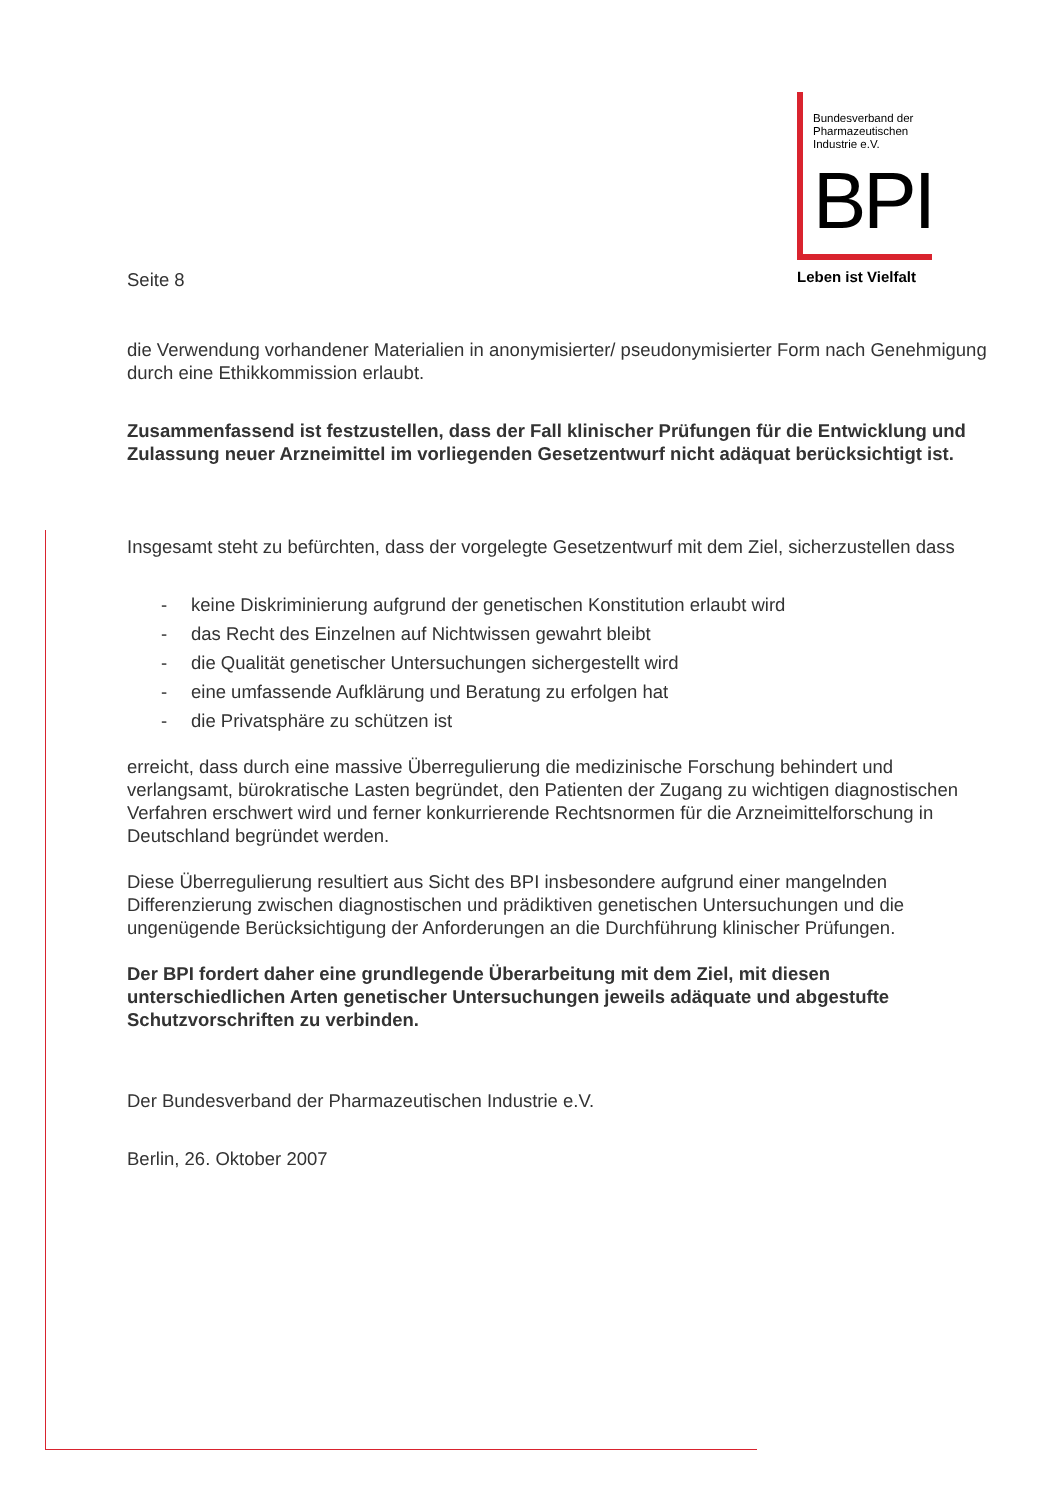Bundesverband der
Pharmazeutischen
Industrie e.V.
BPI
Leben ist Vielfalt
Seite 8
die Verwendung vorhandener Materialien in anonymisierter/ pseudonymisierter Form nach Genehmigung durch eine Ethikkommission erlaubt.
Zusammenfassend ist festzustellen, dass der Fall klinischer Prüfungen für die Entwicklung und Zulassung neuer Arzneimittel im vorliegenden Gesetzentwurf nicht adäquat berücksichtigt ist.
Insgesamt steht zu befürchten, dass der vorgelegte Gesetzentwurf mit dem Ziel, sicherzustellen dass
- keine Diskriminierung aufgrund der genetischen Konstitution erlaubt wird
- das Recht des Einzelnen auf Nichtwissen gewahrt bleibt
- die Qualität genetischer Untersuchungen sichergestellt wird
- eine umfassende Aufklärung und Beratung zu erfolgen hat
- die Privatsphäre zu schützen ist
erreicht, dass durch eine massive Überregulierung die medizinische Forschung behindert und verlangsamt, bürokratische Lasten begründet, den Patienten der Zugang zu wichtigen diagnostischen Verfahren erschwert wird und ferner konkurrierende Rechtsnormen für die Arzneimittelforschung in Deutschland begründet werden.
Diese Überregulierung resultiert aus Sicht des BPI insbesondere aufgrund einer mangelnden Differenzierung zwischen diagnostischen und prädiktiven genetischen Untersuchungen und die ungenügende Berücksichtigung der Anforderungen an die Durchführung klinischer Prüfungen.
Der BPI fordert daher eine grundlegende Überarbeitung mit dem Ziel, mit diesen unterschiedlichen Arten genetischer Untersuchungen jeweils adäquate und abgestufte Schutzvorschriften zu verbinden.
Der Bundesverband der Pharmazeutischen Industrie e.V.
Berlin, 26. Oktober 2007